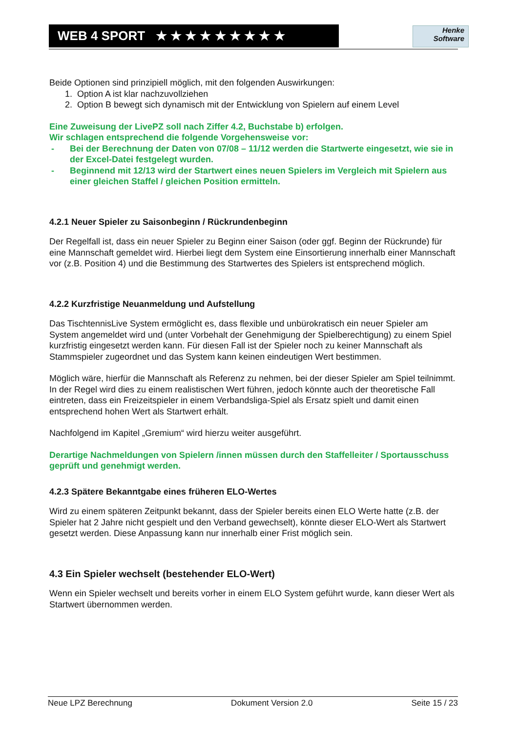WEB 4 SPORT ★ ★ ★ ★ ★ ★ ★ ★ ★
Henke
Software
Beide Optionen sind prinzipiell möglich, mit den folgenden Auswirkungen:
1. Option A ist klar nachzuvollziehen
2. Option B bewegt sich dynamisch mit der Entwicklung von Spielern auf einem Level
Eine Zuweisung der LivePZ soll nach Ziffer 4.2, Buchstabe b) erfolgen.
Wir schlagen entsprechend die folgende Vorgehensweise vor:
- Bei der Berechnung der Daten von 07/08 – 11/12 werden die Startwerte eingesetzt, wie sie in der Excel-Datei festgelegt wurden.
- Beginnend mit 12/13 wird der Startwert eines neuen Spielers im Vergleich mit Spielern aus einer gleichen Staffel / gleichen Position ermitteln.
4.2.1 Neuer Spieler zu Saisonbeginn / Rückrundenbeginn
Der Regelfall ist, dass ein neuer Spieler zu Beginn einer Saison (oder ggf. Beginn der Rückrunde) für eine Mannschaft gemeldet wird. Hierbei liegt dem System eine Einsortierung innerhalb einer Mannschaft vor (z.B. Position 4) und die Bestimmung des Startwertes des Spielers ist entsprechend möglich.
4.2.2 Kurzfristige Neuanmeldung und Aufstellung
Das TischtennisLive System ermöglicht es, dass flexible und unbürokratisch ein neuer Spieler am System angemeldet wird und (unter Vorbehalt der Genehmigung der Spielberechtigung) zu einem Spiel kurzfristig eingesetzt werden kann. Für diesen Fall ist der Spieler noch zu keiner Mannschaft als Stammspieler zugeordnet und das System kann keinen eindeutigen Wert bestimmen.
Möglich wäre, hierfür die Mannschaft als Referenz zu nehmen, bei der dieser Spieler am Spiel teilnimmt. In der Regel wird dies zu einem realistischen Wert führen, jedoch könnte auch der theoretische Fall eintreten, dass ein Freizeitspieler in einem Verbandsliga-Spiel als Ersatz spielt und damit einen entsprechend hohen Wert als Startwert erhält.
Nachfolgend im Kapitel „Gremium“ wird hierzu weiter ausgeführt.
Derartige Nachmeldungen von Spielern /innen müssen durch den Staffelleiter / Sportausschuss geprüft und genehmigt werden.
4.2.3 Spätere Bekanntgabe eines früheren ELO-Wertes
Wird zu einem späteren Zeitpunkt bekannt, dass der Spieler bereits einen ELO Werte hatte (z.B. der Spieler hat 2 Jahre nicht gespielt und den Verband gewechselt), könnte dieser ELO-Wert als Startwert gesetzt werden. Diese Anpassung kann nur innerhalb einer Frist möglich sein.
4.3 Ein Spieler wechselt (bestehender ELO-Wert)
Wenn ein Spieler wechselt und bereits vorher in einem ELO System geführt wurde, kann dieser Wert als Startwert übernommen werden.
Neue LPZ Berechnung Dokument Version 2.0 Seite 15 / 23